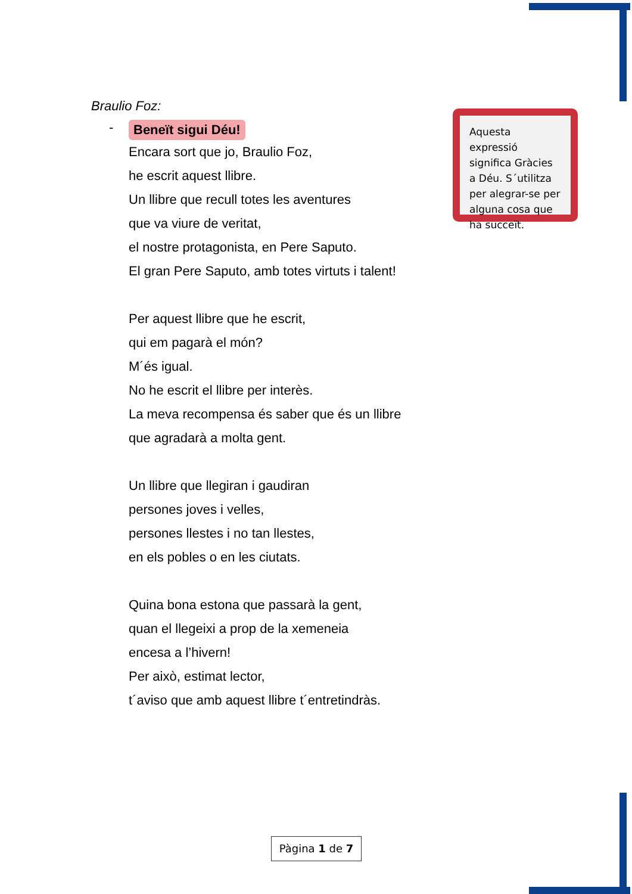Braulio Foz:
- Beneït sigui Déu!
Encara sort que jo, Braulio Foz,
he escrit aquest llibre.
Un llibre que recull totes les aventures
que va viure de veritat,
el nostre protagonista, en Pere Saputo.
El gran Pere Saputo, amb totes virtuts i talent!
Per aquest llibre que he escrit,
qui em pagarà el món?
M´és igual.
No he escrit el llibre per interès.
La meva recompensa és saber que és un llibre
que agradarà a molta gent.
Un llibre que llegiran i gaudiran
persones joves i velles,
persones llestes i no tan llestes,
en els pobles o en les ciutats.
Quina bona estona que passarà la gent,
quan el llegeixi a prop de la xemeneia
encesa a l’hivern!
Per això, estimat lector,
t´aviso que amb aquest llibre t´entretindràs.
Aquesta expressió significa Gràcies a Déu. S´utilitza per alegrar-se per alguna cosa que ha succeït.
Pàgina 1 de 7